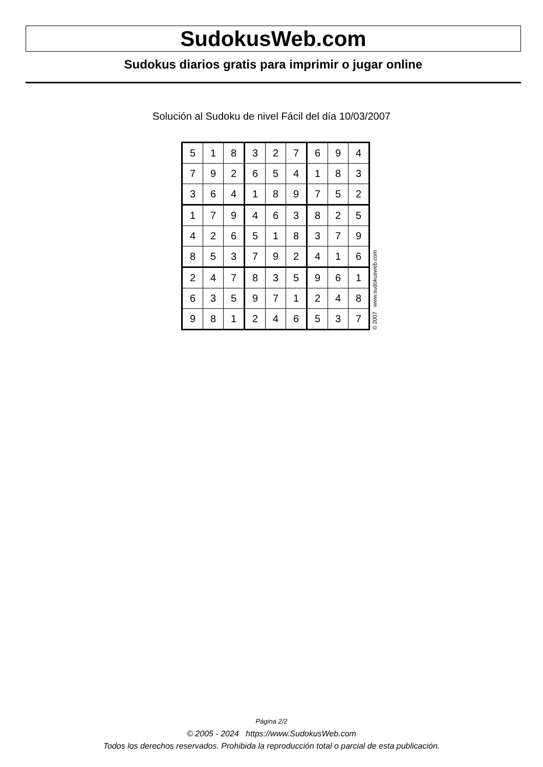SudokusWeb.com
Sudokus diarios gratis para imprimir o jugar online
Solución al Sudoku de nivel Fácil del día 10/03/2007
| 5 | 1 | 8 | 3 | 2 | 7 | 6 | 9 | 4 |
| 7 | 9 | 2 | 6 | 5 | 4 | 1 | 8 | 3 |
| 3 | 6 | 4 | 1 | 8 | 9 | 7 | 5 | 2 |
| 1 | 7 | 9 | 4 | 6 | 3 | 8 | 2 | 5 |
| 4 | 2 | 6 | 5 | 1 | 8 | 3 | 7 | 9 |
| 8 | 5 | 3 | 7 | 9 | 2 | 4 | 1 | 6 |
| 2 | 4 | 7 | 8 | 3 | 5 | 9 | 6 | 1 |
| 6 | 3 | 5 | 9 | 7 | 1 | 2 | 4 | 8 |
| 9 | 8 | 1 | 2 | 4 | 6 | 5 | 3 | 7 |
© 2007 www.sudokusweb.com
Página 2/2
© 2005 - 2024 https://www.SudokusWeb.com
Todos los derechos reservados. Prohibida la reproducción total o parcial de esta publicación.